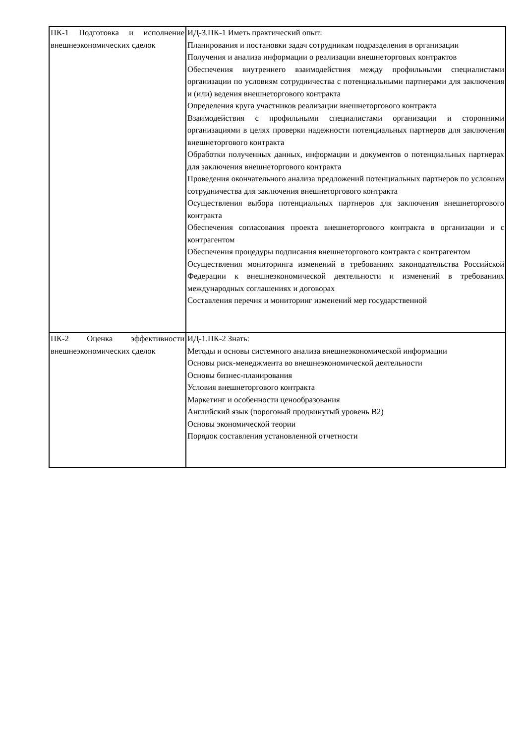| ПК-1 Подготовка и исполнение внешнеэкономических сделок | ИД-3.ПК-1 Иметь практический опыт: Планирования и постановки задач сотрудникам подразделения в организации Получения и анализа информации о реализации внешнеторговых контрактов Обеспечения внутреннего взаимодействия между профильными специалистами организации по условиям сотрудничества с потенциальными партнерами для заключения и (или) ведения внешнеторгового контракта Определения круга участников реализации внешнеторгового контракта Взаимодействия с профильными специалистами организации и сторонними организациями в целях проверки надежности потенциальных партнеров для заключения внешнеторгового контракта Обработки полученных данных, информации и документов о потенциальных партнерах для заключения внешнеторгового контракта Проведения окончательного анализа предложений потенциальных партнеров по условиям сотрудничества для заключения внешнеторгового контракта Осуществления выбора потенциальных партнеров для заключения внешнеторгового контракта Обеспечения согласования проекта внешнеторгового контракта в организации и с контрагентом Обеспечения процедуры подписания внешнеторгового контракта с контрагентом Осуществления мониторинга изменений в требованиях законодательства Российской Федерации к внешнеэкономической деятельности и изменений в требованиях международных соглашениях и договорах Составления перечня и мониторинг изменений мер государственной |
| ПК-2 Оценка эффективности внешнеэкономических сделок | ИД-1.ПК-2 Знать: Методы и основы системного анализа внешнеэкономической информации Основы риск-менеджмента во внешнеэкономической деятельности Основы бизнес-планирования Условия внешнеторгового контракта Маркетинг и особенности ценообразования Английский язык (пороговый продвинутый уровень B2) Основы экономической теории Порядок составления установленной отчетности |